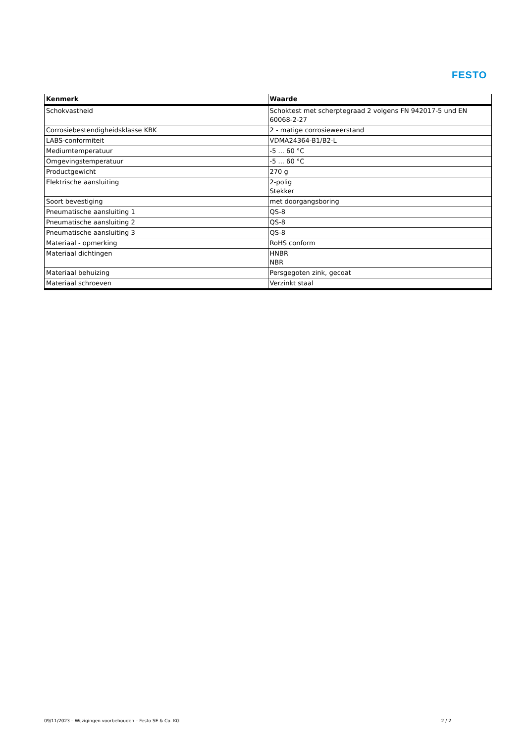FESTO
| Kenmerk | Waarde |
| --- | --- |
| Schokvastheid | Schoktest met scherptegraad 2 volgens FN 942017-5 und EN 60068-2-27 |
| Corrosiebestendigheidsklasse KBK | 2 - matige corrosieweerstand |
| LABS-conformiteit | VDMA24364-B1/B2-L |
| Mediumtemperatuur | -5 ... 60 °C |
| Omgevingstemperatuur | -5 ... 60 °C |
| Productgewicht | 270 g |
| Elektrische aansluiting | 2-polig Stekker |
| Soort bevestiging | met doorgangsboring |
| Pneumatische aansluiting 1 | QS-8 |
| Pneumatische aansluiting 2 | QS-8 |
| Pneumatische aansluiting 3 | QS-8 |
| Materiaal - opmerking | RoHS conform |
| Materiaal dichtingen | HNBR NBR |
| Materiaal behuizing | Persgegoten zink, gecoat |
| Materiaal schroeven | Verzinkt staal |
09/11/2023 – Wijzigingen voorbehouden – Festo SE & Co. KG 2 / 2